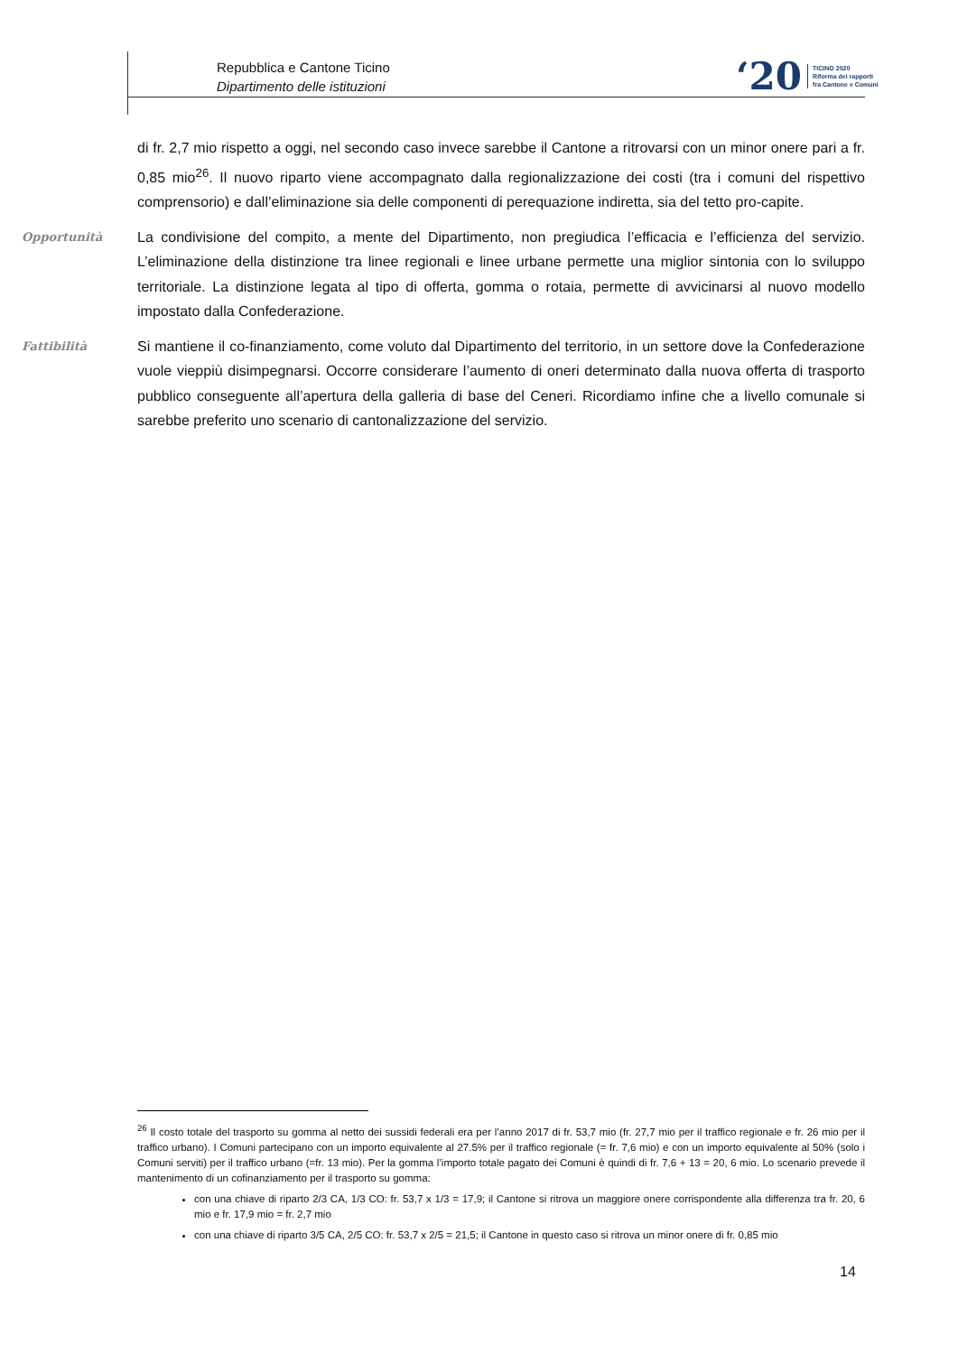Repubblica e Cantone Ticino
Dipartimento delle istituzioni
‘20 TICINO 2020
Riforma dei rapporti
fra Cantone e Comuni
di fr. 2,7 mio rispetto a oggi, nel secondo caso invece sarebbe il Cantone a ritrovarsi con un minor onere pari a fr. 0,85 mio<sup>26</sup>. Il nuovo riparto viene accompagnato dalla regionalizzazione dei costi (tra i comuni del rispettivo comprensorio) e dall’eliminazione sia delle componenti di perequazione indiretta, sia del tetto pro-capite.
Opportunità
La condivisione del compito, a mente del Dipartimento, non pregiudica l’efficacia e l’efficienza del servizio. L’eliminazione della distinzione tra linee regionali e linee urbane permette una miglior sintonia con lo sviluppo territoriale. La distinzione legata al tipo di offerta, gomma o rotaia, permette di avvicinarsi al nuovo modello impostato dalla Confederazione.
Fattibilità
Si mantiene il co-finanziamento, come voluto dal Dipartimento del territorio, in un settore dove la Confederazione vuole vieppiù disimpegnarsi. Occorre considerare l’aumento di oneri determinato dalla nuova offerta di trasporto pubblico conseguente all’apertura della galleria di base del Ceneri. Ricordiamo infine che a livello comunale si sarebbe preferito uno scenario di cantonalizzazione del servizio.
<sup>26</sup> Il costo totale del trasporto su gomma al netto dei sussidi federali era per l’anno 2017 di fr. 53,7 mio (fr. 27,7 mio per il traffico regionale e fr. 26 mio per il traffico urbano). I Comuni partecipano con un importo equivalente al 27.5% per il traffico regionale (= fr. 7,6 mio) e con un importo equivalente al 50% (solo i Comuni serviti) per il traffico urbano (=fr. 13 mio). Per la gomma l’importo totale pagato dei Comuni è quindi di fr. 7,6 + 13 = 20, 6 mio. Lo scenario prevede il mantenimento di un cofinanziamento per il trasporto su gomma:
con una chiave di riparto 2/3 CA, 1/3 CO: fr. 53,7 x 1/3 = 17,9; il Cantone si ritrova un maggiore onere corrispondente alla differenza tra fr. 20, 6 mio e fr. 17,9 mio = fr. 2,7 mio
con una chiave di riparto 3/5 CA, 2/5 CO: fr. 53,7 x 2/5 = 21,5; il Cantone in questo caso si ritrova un minor onere di fr. 0,85 mio
14